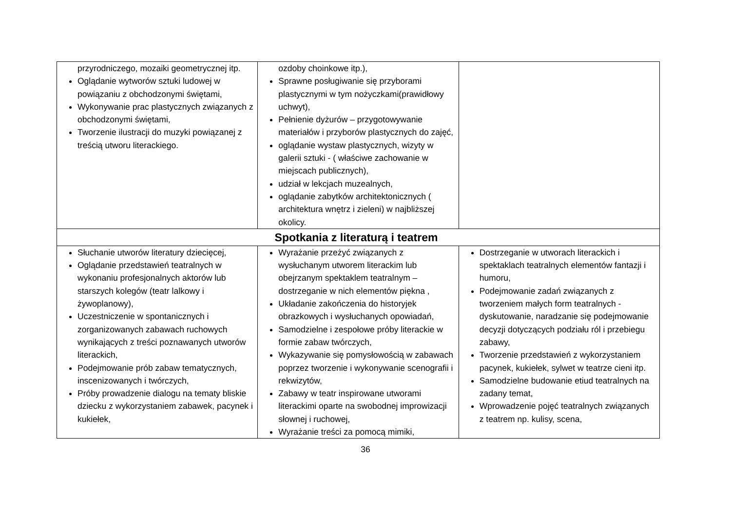| przyrodniczego, mozaiki geometrycznej itp. Oglądanie wytworów sztuki ludowej w powiązaniu z obchodzonymi świętami, Wykonywanie prac plastycznych związanych z obchodzonymi świętami, Tworzenie ilustracji do muzyki powiązanej z treścią utworu literackiego. | ozdoby choinkowe itp.), Sprawne posługiwanie się przyborami plastycznymi w tym nożyczkami(prawidłowy uchwyt), Pełnienie dyżurów – przygotowywanie materiałów i przyborów plastycznych do zajęć, oglądanie wystaw plastycznych, wizyty w galerii sztuki - ( właściwe zachowanie w miejscach publicznych), udział w lekcjach muzealnych, oglądanie zabytków architektonicznych ( architektura wnętrz i zieleni) w najbliższej okolicy. | |
| Spotkania z literaturą i teatrem | | |
| Słuchanie utworów literatury dziecięcej, Oglądanie przedstawień teatralnych w wykonaniu profesjonalnych aktorów lub starszych kolegów (teatr lalkowy i żywoplanowy), Uczestniczenie w spontanicznych i zorganizowanych zabawach ruchowych wynikających z treści poznawanych utworów literackich, Podejmowanie prób zabaw tematycznych, inscenizowanych i twórczych, Próby prowadzenie dialogu na tematy bliskie dziecku z wykorzystaniem zabawek, pacynek i kukiełek, | Wyrażanie przeżyć związanych z wysłuchanym utworem literackim lub obejrzanym spektaklem teatralnym – dostrzeganie w nich elementów piękna , Układanie zakończenia do historyjek obrazkowych i wysłuchanych opowiadań, Samodzielne i zespołowe próby literackie w formie zabaw twórczych, Wykazywanie się pomysłowością w zabawach poprzez tworzenie i wykonywanie scenografii i rekwizytów, Zabawy w teatr inspirowane utworami literackimi oparte na swobodnej improwizacji słownej i ruchowej, Wyrażanie treści za pomocą mimiki, | Dostrzeganie w utworach literackich i spektaklach teatralnych elementów fantazji i humoru, Podejmowanie zadań związanych z tworzeniem małych form teatralnych - dyskutowanie, naradzanie się podejmowanie decyzji dotyczących podziału ról i przebiegu zabawy, Tworzenie przedstawień z wykorzystaniem pacynek, kukiełek, sylwet w teatrze cieni itp. Samodzielne budowanie etiud teatralnych na zadany temat, Wprowadzenie pojęć teatralnych związanych z teatrem np. kulisy, scena, |
36